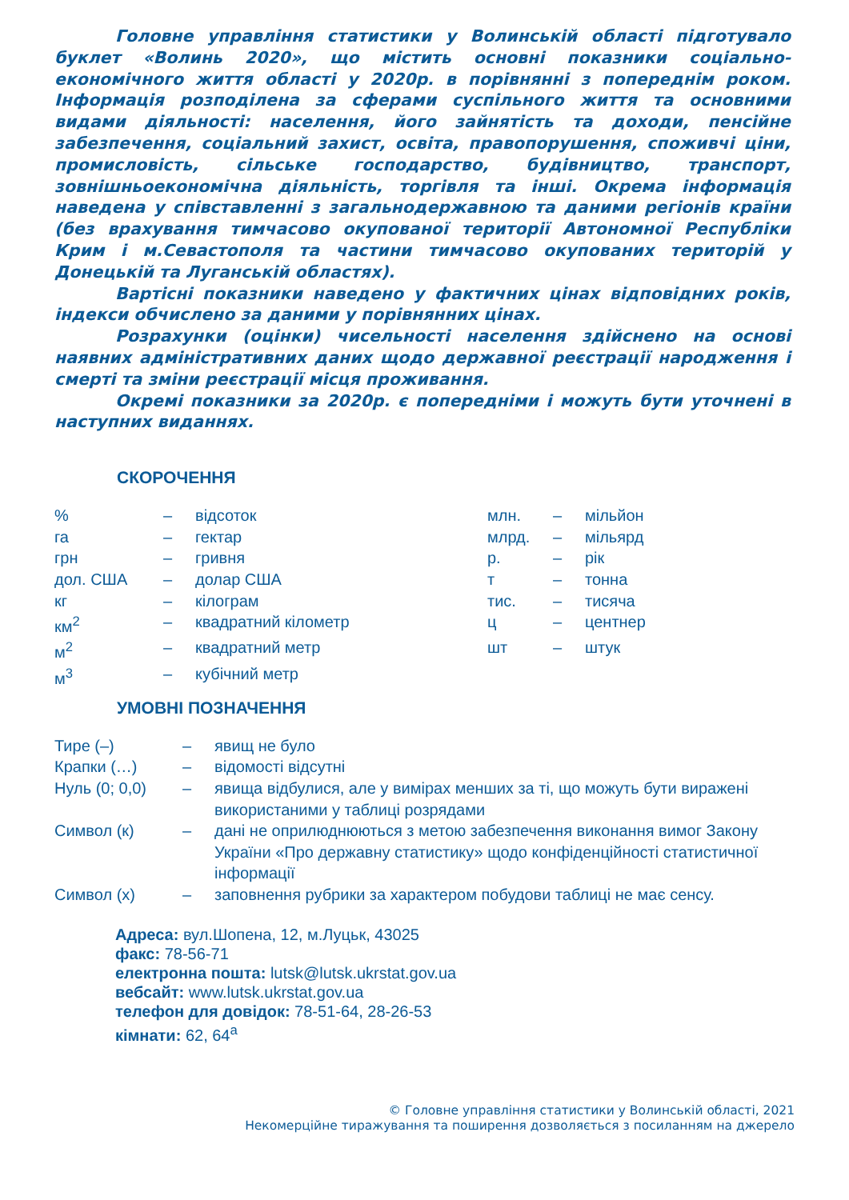Головне управління статистики у Волинській області підготувало буклет «Волинь 2020», що містить основні показники соціально-економічного життя області у 2020р. в порівнянні з попереднім роком. Інформація розподілена за сферами суспільного життя та основними видами діяльності: населення, його зайнятість та доходи, пенсійне забезпечення, соціальний захист, освіта, правопорушення, споживчі ціни, промисловість, сільське господарство, будівництво, транспорт, зовнішньоекономічна діяльність, торгівля та інші. Окрема інформація наведена у співставленні з загальнодержавною та даними регіонів країни (без врахування тимчасово окупованої території Автономної Республіки Крим і м.Севастополя та частини тимчасово окупованих територій у Донецькій та Луганській областях).
Вартісні показники наведено у фактичних цінах відповідних років, індекси обчислено за даними у порівнянних цінах.
Розрахунки (оцінки) чисельності населення здійснено на основі наявних адміністративних даних щодо державної реєстрації народження і смерті та зміни реєстрації місця проживання.
Окремі показники за 2020р. є попередніми і можуть бути уточнені в наступних виданнях.
СКОРОЧЕННЯ
| % | – | відсоток | млн. | – | мільйон |
| га | – | гектар | млрд. | – | мільярд |
| грн | – | гривня | р. | – | рік |
| дол. США | – | долар США | т | – | тонна |
| кг | – | кілограм | тис. | – | тисяча |
| км<sup>2</sup> | – | квадратний кілометр | ц | – | центнер |
| м<sup>2</sup> | – | квадратний метр | шт | – | штук |
| м<sup>3</sup> | – | кубічний метр | | | |
УМОВНІ ПОЗНАЧЕННЯ
| Тире (–) | – | явищ не було |
| Крапки (…) | – | відомості відсутні |
| Нуль (0; 0,0) | – | явища відбулися, але у вимірах менших за ті, що можуть бути виражені використаними у таблиці розрядами |
| Символ (к) | – | дані не оприлюднюються з метою забезпечення виконання вимог Закону України «Про державну статистику» щодо конфіденційності статистичної інформації |
| Символ (х) | – | заповнення рубрики за характером побудови таблиці не має сенсу. |
Адреса: вул.Шопена, 12, м.Луцьк, 43025
факс: 78-56-71
електронна пошта: lutsk@lutsk.ukrstat.gov.ua
вебсайт: www.lutsk.ukrstat.gov.ua
телефон для довідок: 78-51-64, 28-26-53
кімнати: 62, 64<sup>а</sup>
© Головне управління статистики у Волинській області, 2021
Некомерційне тиражування та поширення дозволяється з посиланням на джерело